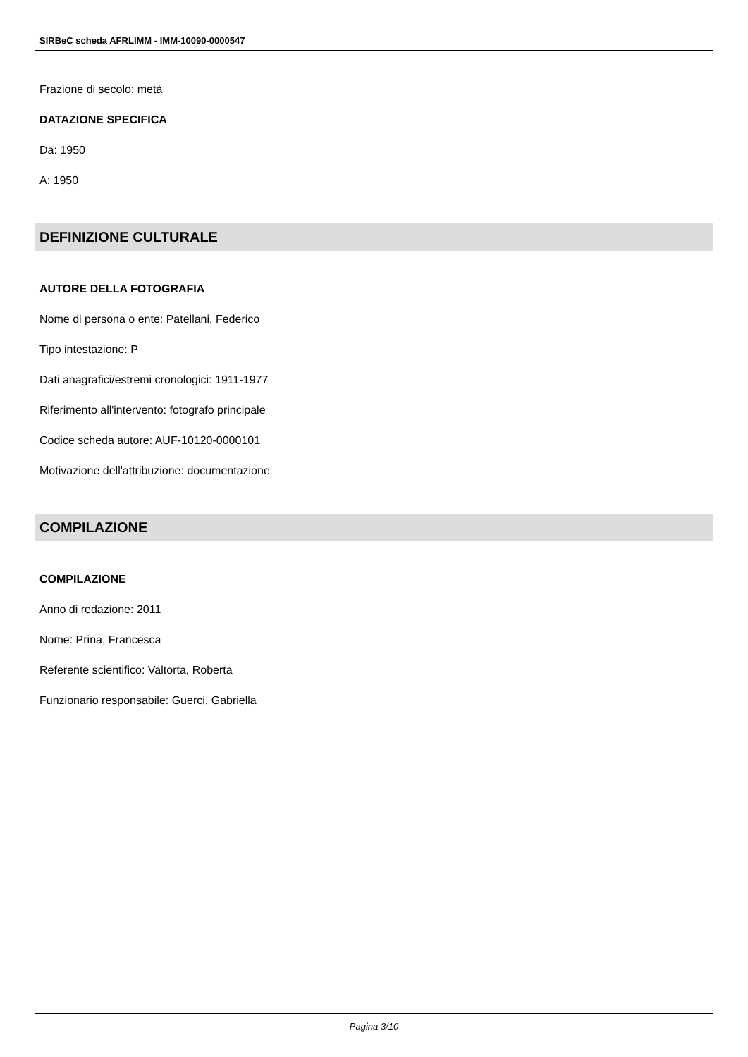SIRBeC scheda AFRLIMM - IMM-10090-0000547
Frazione di secolo: metà
DATAZIONE SPECIFICA
Da: 1950
A: 1950
DEFINIZIONE CULTURALE
AUTORE DELLA FOTOGRAFIA
Nome di persona o ente: Patellani, Federico
Tipo intestazione: P
Dati anagrafici/estremi cronologici: 1911-1977
Riferimento all'intervento: fotografo principale
Codice scheda autore: AUF-10120-0000101
Motivazione dell'attribuzione: documentazione
COMPILAZIONE
COMPILAZIONE
Anno di redazione: 2011
Nome: Prina, Francesca
Referente scientifico: Valtorta, Roberta
Funzionario responsabile: Guerci, Gabriella
Pagina 3/10